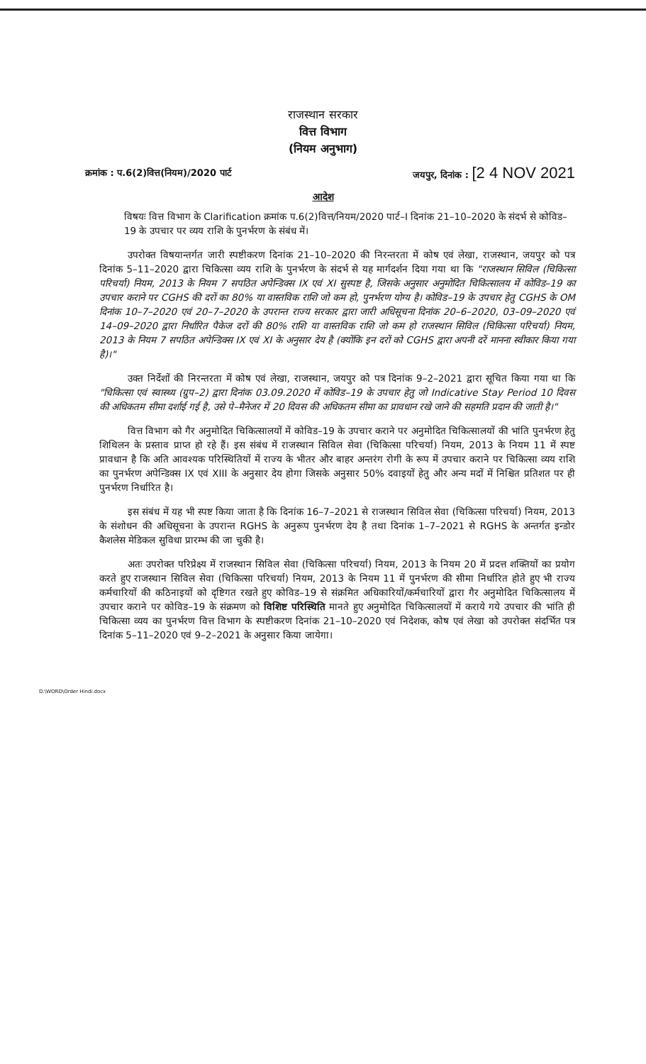राजस्थान सरकार
वित्त विभाग
(नियम अनुभाग)
क्रमांक : प.6(2)वित्त(नियम)/2020 पार्ट जयपुर, दिनांक : [2 4 NOV 2021
आदेश
विषयः वित्त विभाग के Clarification क्रमांक प.6(2)वित्त/नियम/2020 पार्ट–I दिनांक 21–10–2020 के संदर्भ से कोविड–19 के उपचार पर व्यय राशि के पुनर्भरण के संबंध में।
उपरोक्त विषयान्तर्गत जारी स्पष्टीकरण दिनांक 21–10–2020 की निरन्तरता में कोष एवं लेखा, राजस्थान, जयपुर को पत्र दिनांक 5–11–2020 द्वारा चिकित्सा व्यय राशि के पुनर्भरण के संदर्भ से यह मार्गदर्शन दिया गया था कि "राजस्थान सिविल (चिकित्सा परिचर्या) नियम, 2013 के नियम 7 सपठित अपेन्डिक्स IX एवं XI सुस्पष्ट है, जिसके अनुसार अनुमोदित चिकित्सालय में कोविड–19 का उपचार कराने पर CGHS की दरों का 80% या वास्तविक राशि जो कम हो, पुनर्भरण योग्य है। कोविड–19 के उपचार हेतु CGHS के OM दिनांक 10–7–2020 एवं 20–7–2020 के उपरान्त राज्य सरकार द्वारा जारी अधिसूचना दिनांक 20–6–2020, 03–09–2020 एवं 14–09–2020 द्वारा निर्धारित पैकेज दरों की 80% राशि या वास्तविक राशि जो कम हो राजस्थान सिविल (चिकित्सा परिचर्या) नियम, 2013 के नियम 7 सपठित अपेन्डिक्स IX एवं XI के अनुसार देय है (क्योंकि इन दरों को CGHS द्वारा अपनी दरें मानना स्वीकार किया गया है)।"
उक्त निर्देशों की निरन्तरता में कोष एवं लेखा, राजस्थान, जयपुर को पत्र दिनांक 9–2–2021 द्वारा सूचित किया गया था कि "चिकित्सा एवं स्वास्थ्य (ग्रुप–2) द्वारा दिनांक 03.09.2020 में कोविड–19 के उपचार हेतु जो Indicative Stay Period 10 दिवस की अधिकतम सीमा दर्शाई गई है, उसे पे–मैनेजर में 20 दिवस की अधिकतम सीमा का प्रावधान रखे जाने की सहमति प्रदान की जाती है।"
वित्त विभाग को गैर अनुमोदित चिकित्सालयों में कोविड–19 के उपचार कराने पर अनुमोदित चिकित्सालयों की भांति पुनर्भरण हेतु शिथिलन के प्रस्ताव प्राप्त हो रहे हैं। इस संबंध में राजस्थान सिविल सेवा (चिकित्सा परिचर्या) नियम, 2013 के नियम 11 में स्पष्ट प्रावधान है कि अति आवश्यक परिस्थितियों में राज्य के भीतर और बाहर अन्तरंग रोगी के रूप में उपचार कराने पर चिकित्सा व्यय राशि का पुनर्भरण अपेन्डिक्स IX एवं XIII के अनुसार देय होगा जिसके अनुसार 50% दवाइयों हेतु और अन्य मदों में निश्चित प्रतिशत पर ही पुनर्भरण निर्धारित है।
इस संबंध में यह भी स्पष्ट किया जाता है कि दिनांक 16–7–2021 से राजस्थान सिविल सेवा (चिकित्सा परिचर्या) नियम, 2013 के संशोधन की अधिसूचना के उपरान्त RGHS के अनुरूप पुनर्भरण देय है तथा दिनांक 1–7–2021 से RGHS के अन्तर्गत इन्डोर कैशलेस मेडिकल सुविधा प्रारम्भ की जा चुकी है।
अतः उपरोक्त परिप्रेक्ष्य में राजस्थान सिविल सेवा (चिकित्सा परिचर्या) नियम, 2013 के नियम 20 में प्रदत्त शक्तियों का प्रयोग करते हुए राजस्थान सिविल सेवा (चिकित्सा परिचर्या) नियम, 2013 के नियम 11 में पुनर्भरण की सीमा निर्धारित होते हुए भी राज्य कर्मचारियों की कठिनाइयों को दृष्टिगत रखते हुए कोविड–19 से संक्रमित अधिकारियों/कर्मचारियों द्वारा गैर अनुमोदित चिकित्सालय में उपचार कराने पर कोविड–19 के संक्रमण को विशिष्ट परिस्थिति मानते हुए अनुमोदित चिकित्सालयों में कराये गये उपचार की भांति ही चिकित्सा व्यय का पुनर्भरण वित्त विभाग के स्पष्टीकरण दिनांक 21–10–2020 एवं निदेशक, कोष एवं लेखा को उपरोक्त संदर्भित पत्र दिनांक 5–11–2020 एवं 9–2–2021 के अनुसार किया जायेगा।
D:\WORD\Order Hindi.docx